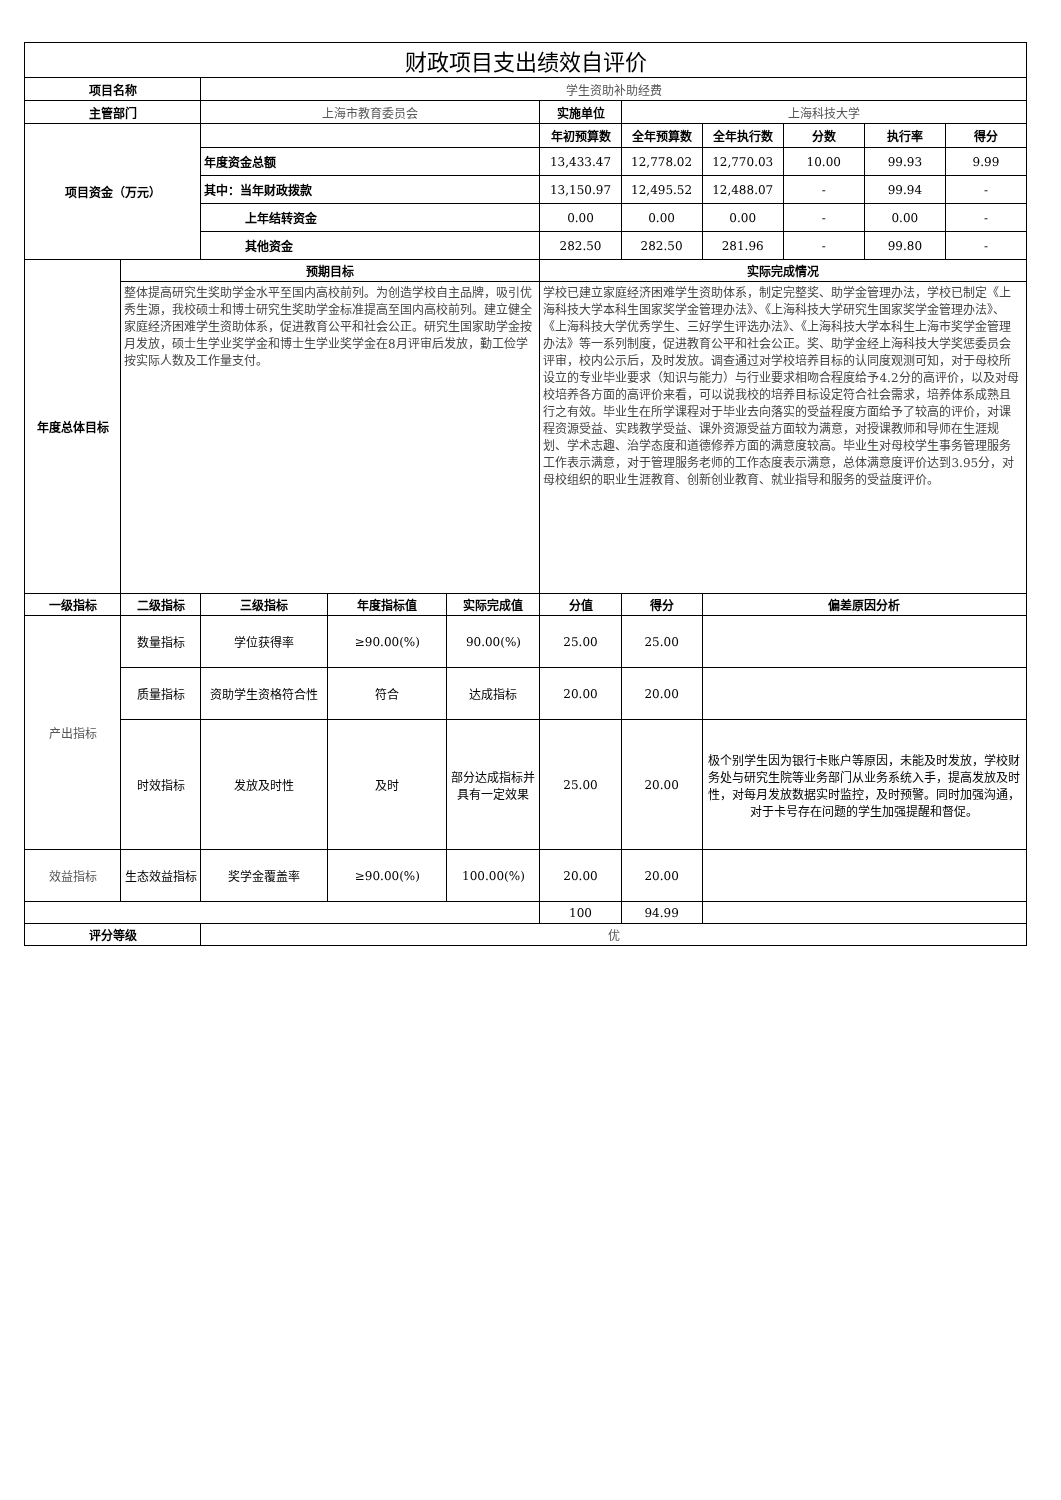| 财政项目支出绩效自评价 | | | | | | | | | | |
| 项目名称 | | 学生资助补助经费 | | | | | | | | |
| 主管部门 | | 上海市教育委员会 | | | 实施单位 | 上海科技大学 | | | | |
| 项目资金（万元） | | | | | 年初预算数 | 全年预算数 | 全年执行数 | 分数 | 执行率 | 得分 |
| | | 年度资金总额 | | | 13,433.47 | 12,778.02 | 12,770.03 | 10.00 | 99.93 | 9.99 |
| | | 其中：当年财政拨款 | | | 13,150.97 | 12,495.52 | 12,488.07 | - | 99.94 | - |
| | | 上年结转资金 | | | 0.00 | 0.00 | 0.00 | - | 0.00 | - |
| | | 其他资金 | | | 282.50 | 282.50 | 281.96 | - | 99.80 | - |
| 年度总体目标 | 预期目标 | | | | 实际完成情况 | | | | | |
| | 整体提高研究生奖助学金水平至国内高校前列。为创造学校自主品牌，吸引优秀生源，我校硕士和博士研究生奖助学金标准提高至国内高校前列。建立健全家庭经济困难学生资助体系，促进教育公平和社会公正。研究生国家助学金按月发放，硕士生学业奖学金和博士生学业奖学金在8月评审后发放，勤工俭学按实际人数及工作量支付。 | | | | 学校已建立家庭经济困难学生资助体系，制定完整奖、助学金管理办法，学校已制定《上海科技大学本科生国家奖学金管理办法》、《上海科技大学研究生国家奖学金管理办法》、《上海科技大学优秀学生、三好学生评选办法》、《上海科技大学本科生上海市奖学金管理办法》等一系列制度，促进教育公平和社会公正。奖、助学金经上海科技大学奖惩委员会评审，校内公示后，及时发放。调查通过对学校培养目标的认同度观测可知，对于母校所设立的专业毕业要求（知识与能力）与行业要求相吻合程度给予4.2分的高评价，以及对母校培养各方面的高评价来看，可以说我校的培养目标设定符合社会需求，培养体系成熟且行之有效。毕业生在所学课程对于毕业去向落实的受益程度方面给予了较高的评价，对课程资源受益、实践教学受益、课外资源受益方面较为满意，对授课教师和导师在生涯规划、学术志趣、治学态度和道德修养方面的满意度较高。毕业生对母校学生事务管理服务工作表示满意，对于管理服务老师的工作态度表示满意，总体满意度评价达到3.95分，对母校组织的职业生涯教育、创新创业教育、就业指导和服务的受益度评价。 | | | | | |
| 一级指标 | 二级指标 | 三级指标 | 年度指标值 | 实际完成值 | 分值 | 得分 | 偏差原因分析 | | | |
| 产出指标 | 数量指标 | 学位获得率 | ≥90.00(%) | 90.00(%) | 25.00 | 25.00 | | | | |
| | 质量指标 | 资助学生资格符合性 | 符合 | 达成指标 | 20.00 | 20.00 | | | | |
| | 时效指标 | 发放及时性 | 及时 | 部分达成指标并具有一定效果 | 25.00 | 20.00 | 极个别学生因为银行卡账户等原因，未能及时发放，学校财务处与研究生院等业务部门从业务系统入手，提高发放及时性，对每月发放数据实时监控，及时预警。同时加强沟通，对于卡号存在问题的学生加强提醒和督促。 | | | |
| 效益指标 | 生态效益指标 | 奖学金覆盖率 | ≥90.00(%) | 100.00(%) | 20.00 | 20.00 | | | | |
| | | | | | 100 | 94.99 | | | | |
| 评分等级 | | 优 | | | | | | | | |